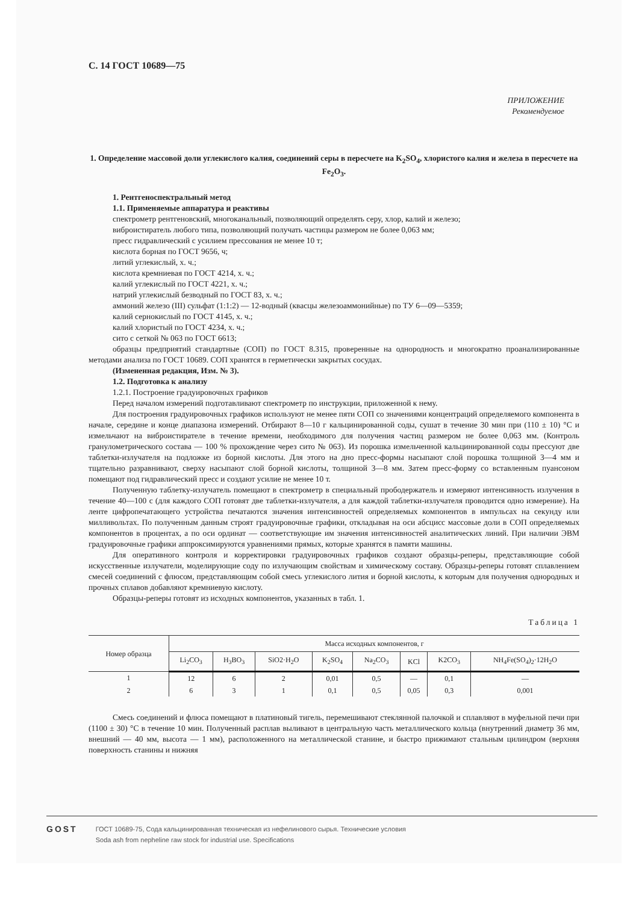С. 14 ГОСТ 10689—75
ПРИЛОЖЕНИЕ
Рекомендуемое
1. Определение массовой доли углекислого калия, соединений серы в пересчете на K<sub>2</sub>SO<sub>4</sub>, хлористого калия и железа в пересчете на Fe<sub>2</sub>O<sub>3</sub>.
1. Рентгеноспектральный метод
1.1. Применяемые аппаратура и реактивы
спектрометр рентгеновский, многоканальный, позволяющий определять серу, хлор, калий и железо;
виброистиратель любого типа, позволяющий получать частицы размером не более 0,063 мм;
пресс гидравлический с усилием прессования не менее 10 т;
кислота борная по ГОСТ 9656, ч;
литий углекислый, х. ч.;
кислота кремниевая по ГОСТ 4214, х. ч.;
калий углекислый по ГОСТ 4221, х. ч.;
натрий углекислый безводный по ГОСТ 83, х. ч.;
аммоний железо (III) сульфат (1:1:2) — 12-водный (квасцы железоаммонийные) по ТУ 6—09—5359;
калий сернокислый по ГОСТ 4145, х. ч.;
калий хлористый по ГОСТ 4234, х. ч.;
сито с сеткой № 063 по ГОСТ 6613;
образцы предприятий стандартные (СОП) по ГОСТ 8.315, проверенные на однородность и многократно проанализированные методами анализа по ГОСТ 10689. СОП хранятся в герметически закрытых сосудах.
(Измененная редакция, Изм. № 3).
1.2. Подготовка к анализу
1.2.1. Построение градуировочных графиков
Перед началом измерений подготавливают спектрометр по инструкции, приложенной к нему.
Для построения градуировочных графиков используют не менее пяти СОП со значениями концентраций определяемого компонента в начале, середине и конце диапазона измерений. Отбирают 8—10 г кальцинированной соды, сушат в течение 30 мин при (110 ± 10) °С и измельчают на виброистирателе в течение времени, необходимого для получения частиц размером не более 0,063 мм. (Контроль гранулометрического состава — 100 % прохождение через сито № 063). Из порошка измельченной кальцинированной соды прессуют две таблетки-излучателя на подложке из борной кислоты. Для этого на дно пресс-формы насыпают слой порошка толщиной 3—4 мм и тщательно разравнивают, сверху насыпают слой борной кислоты, толщиной 3—8 мм. Затем пресс-форму со вставленным пуансоном помещают под гидравлический пресс и создают усилие не менее 10 т.
Полученную таблетку-излучатель помещают в спектрометр в специальный прободержатель и измеряют интенсивность излучения в течение 40—100 с (для каждого СОП готовят две таблетки-излучателя, а для каждой таблетки-излучателя проводится одно измерение). На ленте цифропечатающего устройства печатаются значения интенсивностей определяемых компонентов в импульсах на секунду или милливольтах. По полученным данным строят градуировочные графики, откладывая на оси абсцисс массовые доли в СОП определяемых компонентов в процентах, а по оси ординат — соответствующие им значения интенсивностей аналитических линий. При наличии ЭВМ градуировочные графики аппроксимируются уравнениями прямых, которые хранятся в памяти машины.
Для оперативного контроля и корректировки градуировочных графиков создают образцы-реперы, представляющие собой искусственные излучатели, моделирующие соду по излучающим свойствам и химическому составу. Образцы-реперы готовят сплавлением смесей соединений с флюсом, представляющим собой смесь углекислого лития и борной кислоты, к которым для получения однородных и прочных сплавов добавляют кремниевую кислоту.
Образцы-реперы готовят из исходных компонентов, указанных в табл. 1.
Таблица 1
| Номер образца | Масса исходных компонентов, г | | | | | | | |
| --- | --- | --- | --- | --- | --- | --- | --- | --- |
| | Li<sub>2</sub>CO<sub>3</sub> | H<sub>3</sub>BO<sub>3</sub> | SiO2·H<sub>2</sub>O | K<sub>2</sub>SO<sub>4</sub> | Na<sub>2</sub>CO<sub>3</sub> | KCl | K2CO<sub>3</sub> | NH<sub>4</sub>Fe(SO<sub>4</sub>)<sub>2</sub>·12H<sub>2</sub>O |
| 1 | 12 | 6 | 2 | 0,01 | 0,5 | — | 0,1 | — |
| 2 | 6 | 3 | 1 | 0,1 | 0,5 | 0,05 | 0,3 | 0,001 |
Смесь соединений и флюса помещают в платиновый тигель, перемешивают стеклянной палочкой и сплавляют в муфельной печи при (1100 ± 30) °С в течение 10 мин. Полученный расплав выливают в центральную часть металлического кольца (внутренний диаметр 36 мм, внешний — 40 мм, высота — 1 мм), расположенного на металлической станине, и быстро прижимают стальным цилиндром (верхняя поверхность станины и нижняя
GOST
ГОСТ 10689-75, Сода кальцинированная техническая из нефелинового сырья. Технические условия
Soda ash from nepheline raw stock for industrial use. Specifications